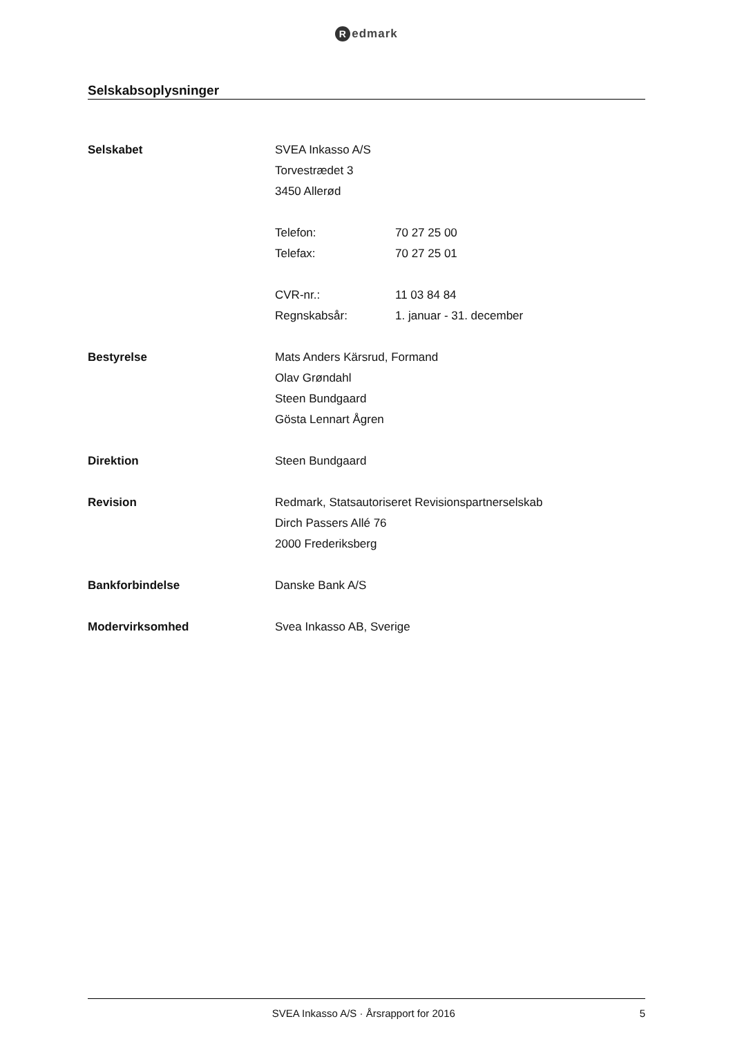Redmark
Selskabsoplysninger
Selskabet SVEA Inkasso A/S
Torvestrædet 3
3450 Allerød
Telefon: 70 27 25 00
Telefax: 70 27 25 01
CVR-nr.: 11 03 84 84
Regnskabsår: 1. januar - 31. december
Bestyrelse Mats Anders Kärsrud, Formand
Olav Grøndahl
Steen Bundgaard
Gösta Lennart Ågren
Direktion Steen Bundgaard
Revision Redmark, Statsautoriseret Revisionspartnerselskab
Dirch Passers Allé 76
2000 Frederiksberg
Bankforbindelse Danske Bank A/S
Modervirksomhed Svea Inkasso AB, Sverige
SVEA Inkasso A/S · Årsrapport for 2016
5